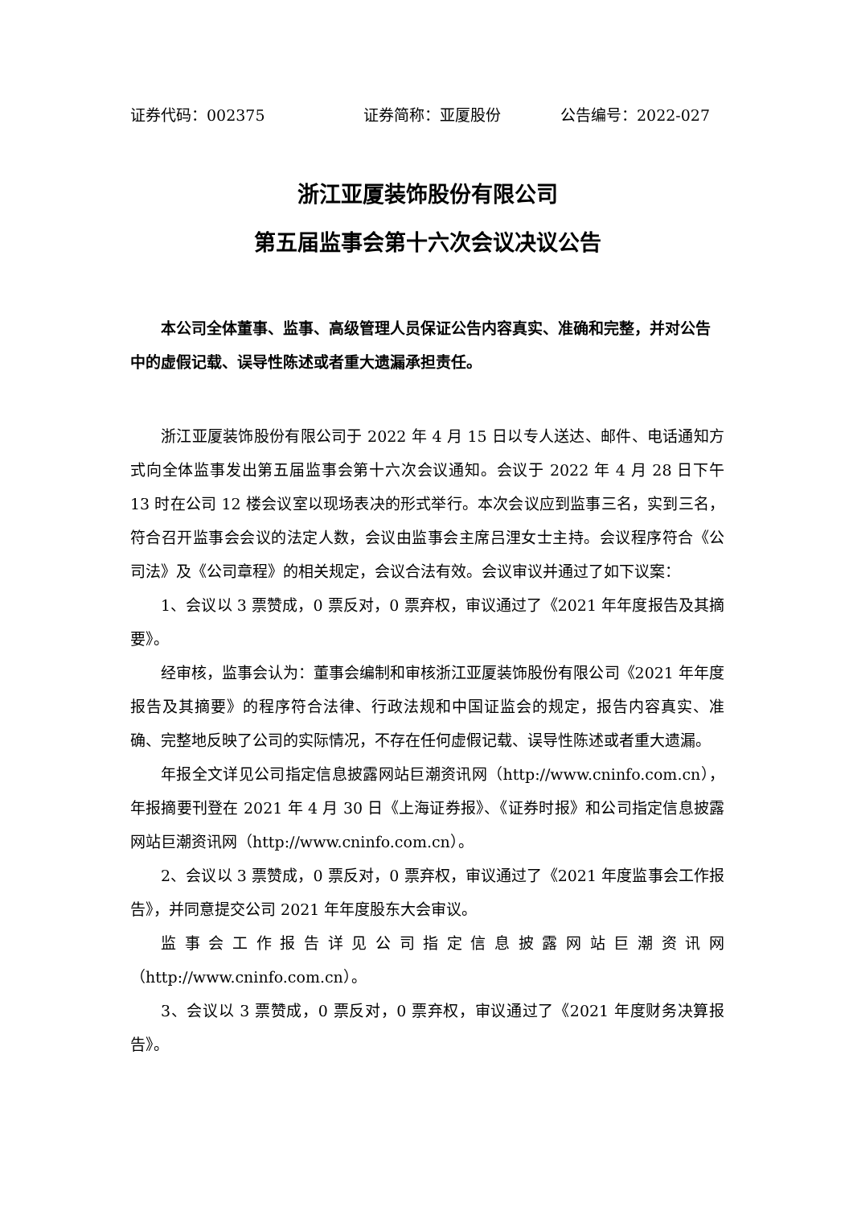证券代码：002375 证券简称：亚厦股份 公告编号：2022-027
浙江亚厦装饰股份有限公司
第五届监事会第十六次会议决议公告
本公司全体董事、监事、高级管理人员保证公告内容真实、准确和完整，并对公告中的虚假记载、误导性陈述或者重大遗漏承担责任。
浙江亚厦装饰股份有限公司于 2022 年 4 月 15 日以专人送达、邮件、电话通知方式向全体监事发出第五届监事会第十六次会议通知。会议于 2022 年 4 月 28 日下午 13 时在公司 12 楼会议室以现场表决的形式举行。本次会议应到监事三名，实到三名，符合召开监事会会议的法定人数，会议由监事会主席吕浬女士主持。会议程序符合《公司法》及《公司章程》的相关规定，会议合法有效。会议审议并通过了如下议案：
1、会议以 3 票赞成，0 票反对，0 票弃权，审议通过了《2021 年年度报告及其摘要》。
经审核，监事会认为：董事会编制和审核浙江亚厦装饰股份有限公司《2021 年年度报告及其摘要》的程序符合法律、行政法规和中国证监会的规定，报告内容真实、准确、完整地反映了公司的实际情况，不存在任何虚假记载、误导性陈述或者重大遗漏。
年报全文详见公司指定信息披露网站巨潮资讯网（http://www.cninfo.com.cn），年报摘要刊登在 2021 年 4 月 30 日《上海证券报》、《证券时报》和公司指定信息披露网站巨潮资讯网（http://www.cninfo.com.cn）。
2、会议以 3 票赞成，0 票反对，0 票弃权，审议通过了《2021 年度监事会工作报告》，并同意提交公司 2021 年年度股东大会审议。
监事会工作报告详见公司指定信息披露网站巨潮资讯网（http://www.cninfo.com.cn）。
3、会议以 3 票赞成，0 票反对，0 票弃权，审议通过了《2021 年度财务决算报告》。